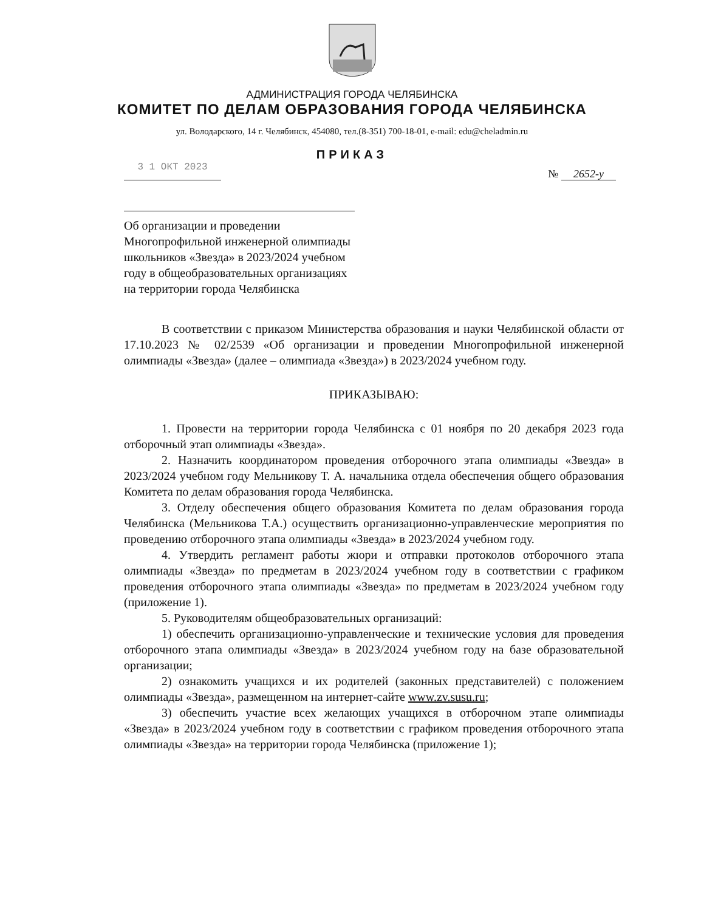АДМИНИСТРАЦИЯ ГОРОДА ЧЕЛЯБИНСКА
КОМИТЕТ ПО ДЕЛАМ ОБРАЗОВАНИЯ ГОРОДА ЧЕЛЯБИНСКА
ул. Володарского, 14 г. Челябинск, 454080, тел.(8-351) 700-18-01, e-mail: edu@cheladmin.ru
ПРИКАЗ
3 1 ОКТ 2023
№ 2652-у
Об организации и проведении Многопрофильной инженерной олимпиады школьников «Звезда» в 2023/2024 учебном году в общеобразовательных организациях на территории города Челябинска
В соответствии с приказом Министерства образования и науки Челябинской области от 17.10.2023 № 02/2539 «Об организации и проведении Многопрофильной инженерной олимпиады «Звезда» (далее – олимпиада «Звезда») в 2023/2024 учебном году.
ПРИКАЗЫВАЮ:
1. Провести на территории города Челябинска с 01 ноября по 20 декабря 2023 года отборочный этап олимпиады «Звезда».
2. Назначить координатором проведения отборочного этапа олимпиады «Звезда» в 2023/2024 учебном году Мельникову Т. А. начальника отдела обеспечения общего образования Комитета по делам образования города Челябинска.
3. Отделу обеспечения общего образования Комитета по делам образования города Челябинска (Мельникова Т.А.) осуществить организационно-управленческие мероприятия по проведению отборочного этапа олимпиады «Звезда» в 2023/2024 учебном году.
4. Утвердить регламент работы жюри и отправки протоколов отборочного этапа олимпиады «Звезда» по предметам в 2023/2024 учебном году в соответствии с графиком проведения отборочного этапа олимпиады «Звезда» по предметам в 2023/2024 учебном году (приложение 1).
5. Руководителям общеобразовательных организаций:
1) обеспечить организационно-управленческие и технические условия для проведения отборочного этапа олимпиады «Звезда» в 2023/2024 учебном году на базе образовательной организации;
2) ознакомить учащихся и их родителей (законных представителей) с положением олимпиады «Звезда», размещенном на интернет-сайте www.zv.susu.ru;
3) обеспечить участие всех желающих учащихся в отборочном этапе олимпиады «Звезда» в 2023/2024 учебном году в соответствии с графиком проведения отборочного этапа олимпиады «Звезда» на территории города Челябинска (приложение 1);